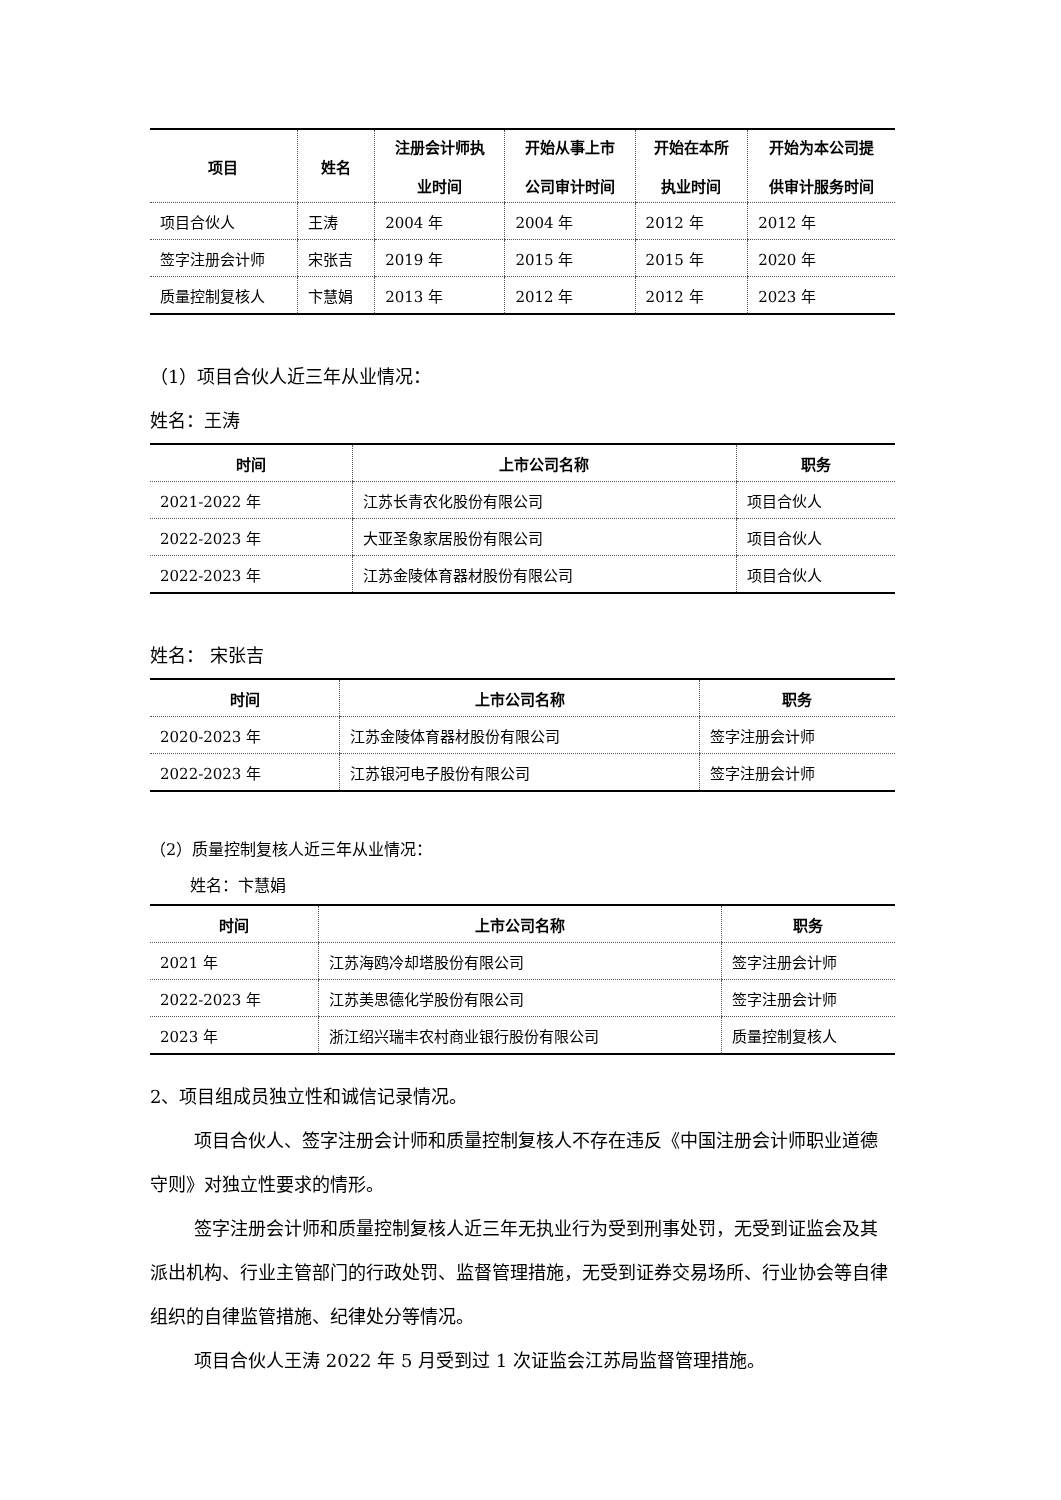| 项目 | 姓名 | 注册会计师执 业时间 | 开始从事上市 公司审计时间 | 开始在本所 执业时间 | 开始为本公司提 供审计服务时间 |
| --- | --- | --- | --- | --- | --- |
| 项目合伙人 | 王涛 | 2004 年 | 2004 年 | 2012 年 | 2012 年 |
| 签字注册会计师 | 宋张吉 | 2019 年 | 2015 年 | 2015 年 | 2020 年 |
| 质量控制复核人 | 卞慧娟 | 2013 年 | 2012 年 | 2012 年 | 2023 年 |
（1）项目合伙人近三年从业情况：
姓名：王涛
| 时间 | 上市公司名称 | 职务 |
| --- | --- | --- |
| 2021-2022 年 | 江苏长青农化股份有限公司 | 项目合伙人 |
| 2022-2023 年 | 大亚圣象家居股份有限公司 | 项目合伙人 |
| 2022-2023 年 | 江苏金陵体育器材股份有限公司 | 项目合伙人 |
姓名： 宋张吉
| 时间 | 上市公司名称 | 职务 |
| --- | --- | --- |
| 2020-2023 年 | 江苏金陵体育器材股份有限公司 | 签字注册会计师 |
| 2022-2023 年 | 江苏银河电子股份有限公司 | 签字注册会计师 |
（2）质量控制复核人近三年从业情况：
姓名：卞慧娟
| 时间 | 上市公司名称 | 职务 |
| --- | --- | --- |
| 2021 年 | 江苏海鸥冷却塔股份有限公司 | 签字注册会计师 |
| 2022-2023 年 | 江苏美思德化学股份有限公司 | 签字注册会计师 |
| 2023 年 | 浙江绍兴瑞丰农村商业银行股份有限公司 | 质量控制复核人 |
2、项目组成员独立性和诚信记录情况。
项目合伙人、签字注册会计师和质量控制复核人不存在违反《中国注册会计师职业道德守则》对独立性要求的情形。
签字注册会计师和质量控制复核人近三年无执业行为受到刑事处罚，无受到证监会及其派出机构、行业主管部门的行政处罚、监督管理措施，无受到证券交易场所、行业协会等自律组织的自律监管措施、纪律处分等情况。
项目合伙人王涛 2022 年 5 月受到过 1 次证监会江苏局监督管理措施。